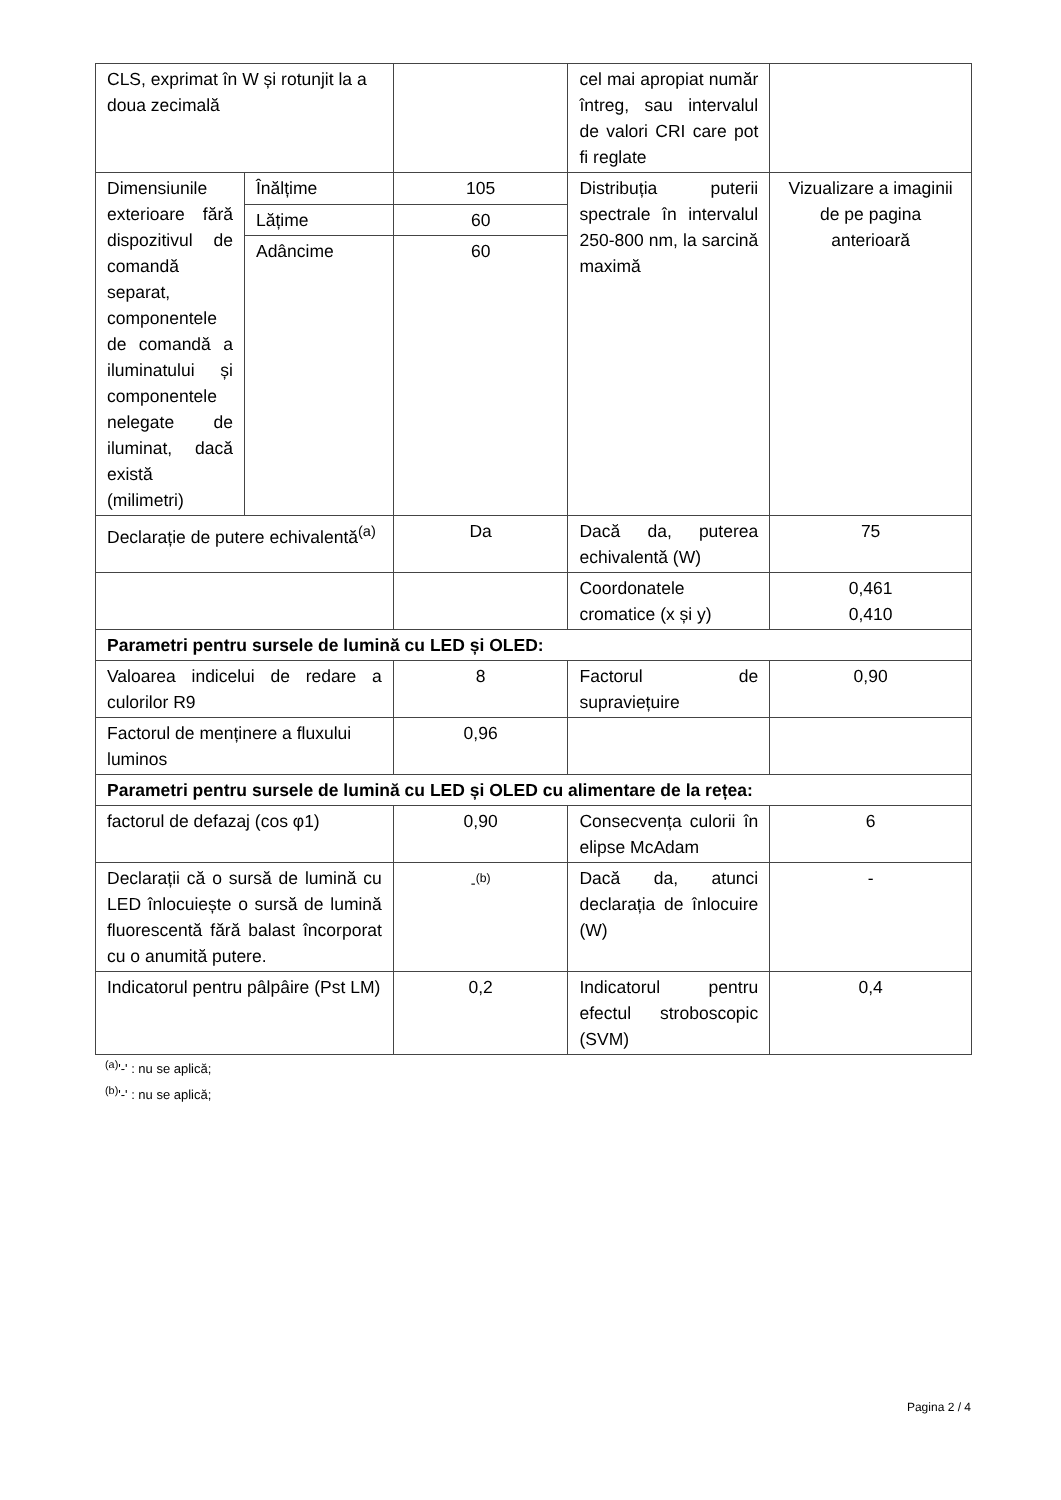| CLS, exprimat în W și rotunjit la a doua zecimală | | | cel mai apropiat număr întreg, sau intervalul de valori CRI care pot fi reglate | |
| Dimensiunile exterioare fără dispozitivul de comandă separat, componentele de comandă a iluminatului și componentele nelegate de iluminat, dacă există (milimetri) | Înălțime | 105 | Distribuția puterii spectrale în intervalul 250-800 nm, la sarcină maximă | Vizualizare a imaginii de pe pagina anterioară |
| | Lățime | 60 | | |
| | Adâncime | 60 | | |
| Declarație de putere echivalentă<sup>(a)</sup> | | Da | Dacă da, puterea echivalentă (W) | 75 |
| | | | Coordonatele cromatice (x și y) | 0,461 0,410 |
| Parametri pentru sursele de lumină cu LED și OLED: | | | | |
| Valoarea indicelui de redare a culorilor R9 | | 8 | Factorul de supraviețuire | 0,90 |
| Factorul de menținere a fluxului luminos | | 0,96 | | |
| Parametri pentru sursele de lumină cu LED și OLED cu alimentare de la rețea: | | | | |
| factorul de defazaj (cos φ1) | | 0,90 | Consecvența culorii în elipse McAdam | 6 |
| Declarații că o sursă de lumină cu LED înlocuiește o sursă de lumină fluorescentă fără balast încorporat cu o anumită putere. | | -<sup>(b)</sup> | Dacă da, atunci declarația de înlocuire (W) | - |
| Indicatorul pentru pâlpâire (Pst LM) | | 0,2 | Indicatorul pentru efectul stroboscopic (SVM) | 0,4 |
<sup>(a)</sup> '-' : nu se aplică;
<sup>(b)</sup> '-' : nu se aplică;
Pagina 2 / 4